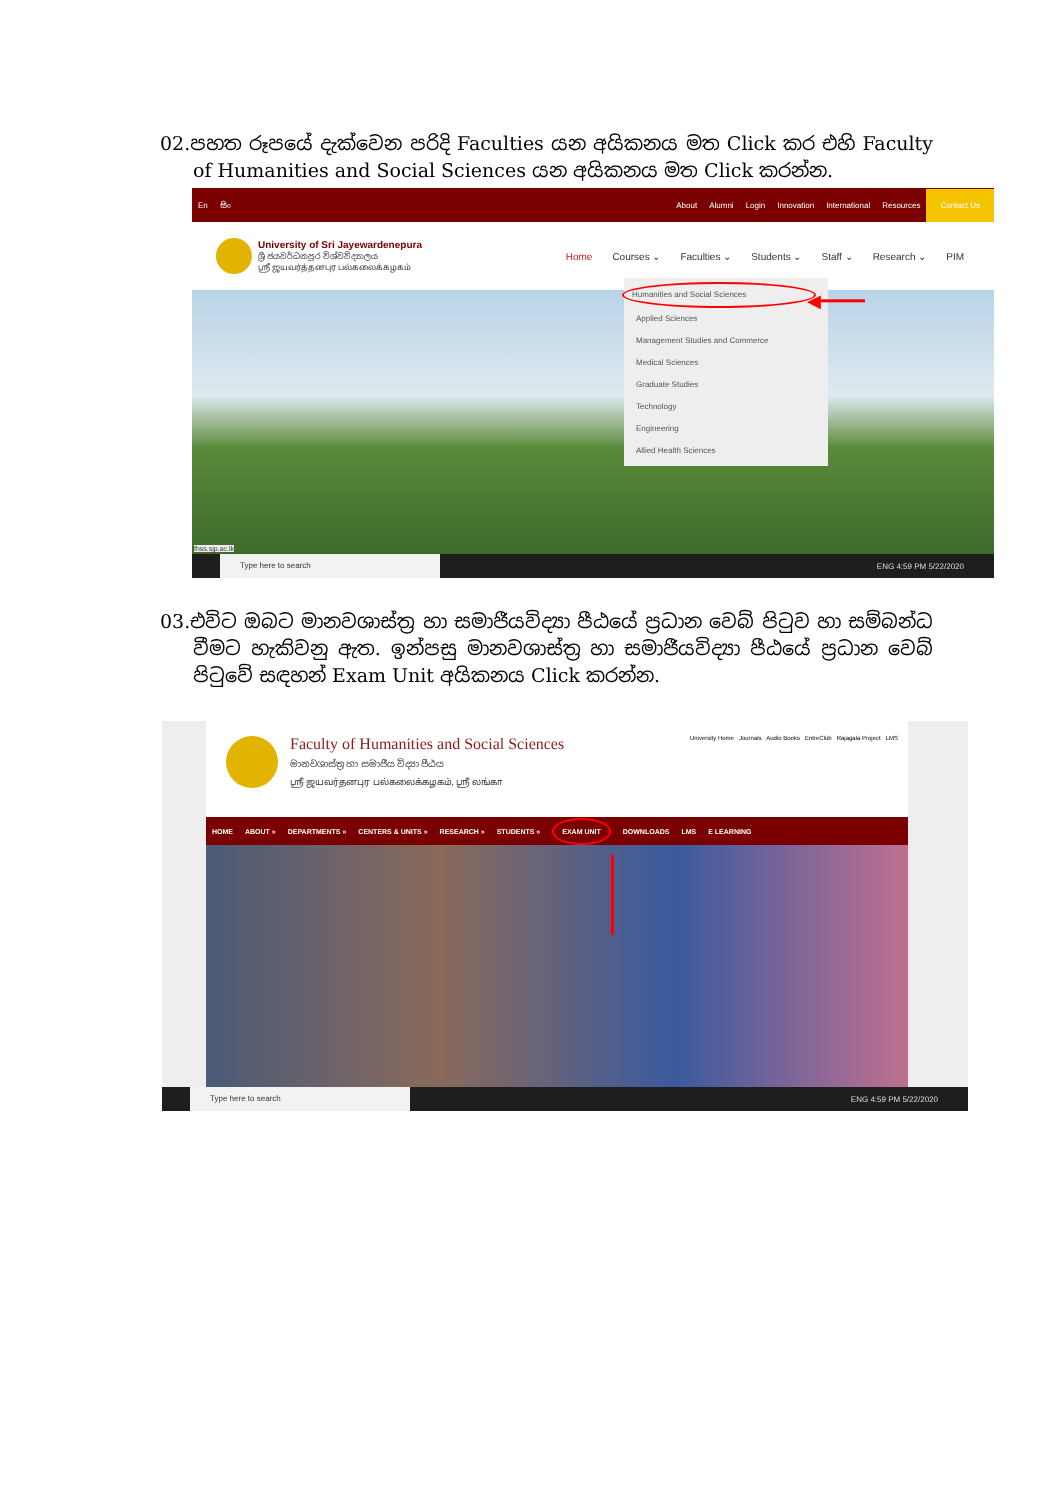02. පහත රූපයේ දැක්වෙන පරිදි Faculties යන අයිකනය මත Click කර එහි Faculty of Humanities and Social Sciences යන අයිකනය මත Click කරන්න.
En සිං About Alumni Login Innovation International Resources Contact Us
University of Sri Jayewardenepura
ශ්‍රී ජයවර්ධනපුර විශ්වවිද්‍යාලය
ஸ்ரீ ஜயவர்த்தனபுர பல்கலைக்கழகம்
Home Courses ⌄ Faculties ⌄ Students ⌄ Staff ⌄ Research ⌄ PIM
Humanities and Social Sciences
Applied Sciences
Management Studies and Commerce
Medical Sciences
Graduate Studies
Technology
Engineering
Allied Health Sciences
◀━━━━
fhss.sjp.ac.lk
Type here to search
ENG 4:59 PM 5/22/2020
03. එවිට ඔබට මානවශාස්ත්‍ර හා සමාජීයවිද්‍යා පීඨයේ ප්‍රධාන වෙබ් පිටුව හා සම්බන්ධ වීමට හැකිවනු ඇත. ඉන්පසු මානවශාස්ත්‍ර හා සමාජීයවිද්‍යා පීඨයේ ප්‍රධාන වෙබ් පිටුවේ සඳහන් Exam Unit අයිකනය Click කරන්න.
Faculty of Humanities and Social Sciences
මානවශාස්ත්‍ර හා සමාජීය විද්‍යා පීඨය
ஸ்ரீ ஜயவர்தனபுர பல்கலைக்கழகம், ஸ்ரீ லங்கா
University Home Journals Audio Books EntreClub Rajagala Project LMS
HOME ABOUT » DEPARTMENTS » CENTERS & UNITS » RESEARCH » STUDENTS » EXAM UNIT DOWNLOADS LMS E LEARNING
Type here to search
ENG 4:59 PM 5/22/2020